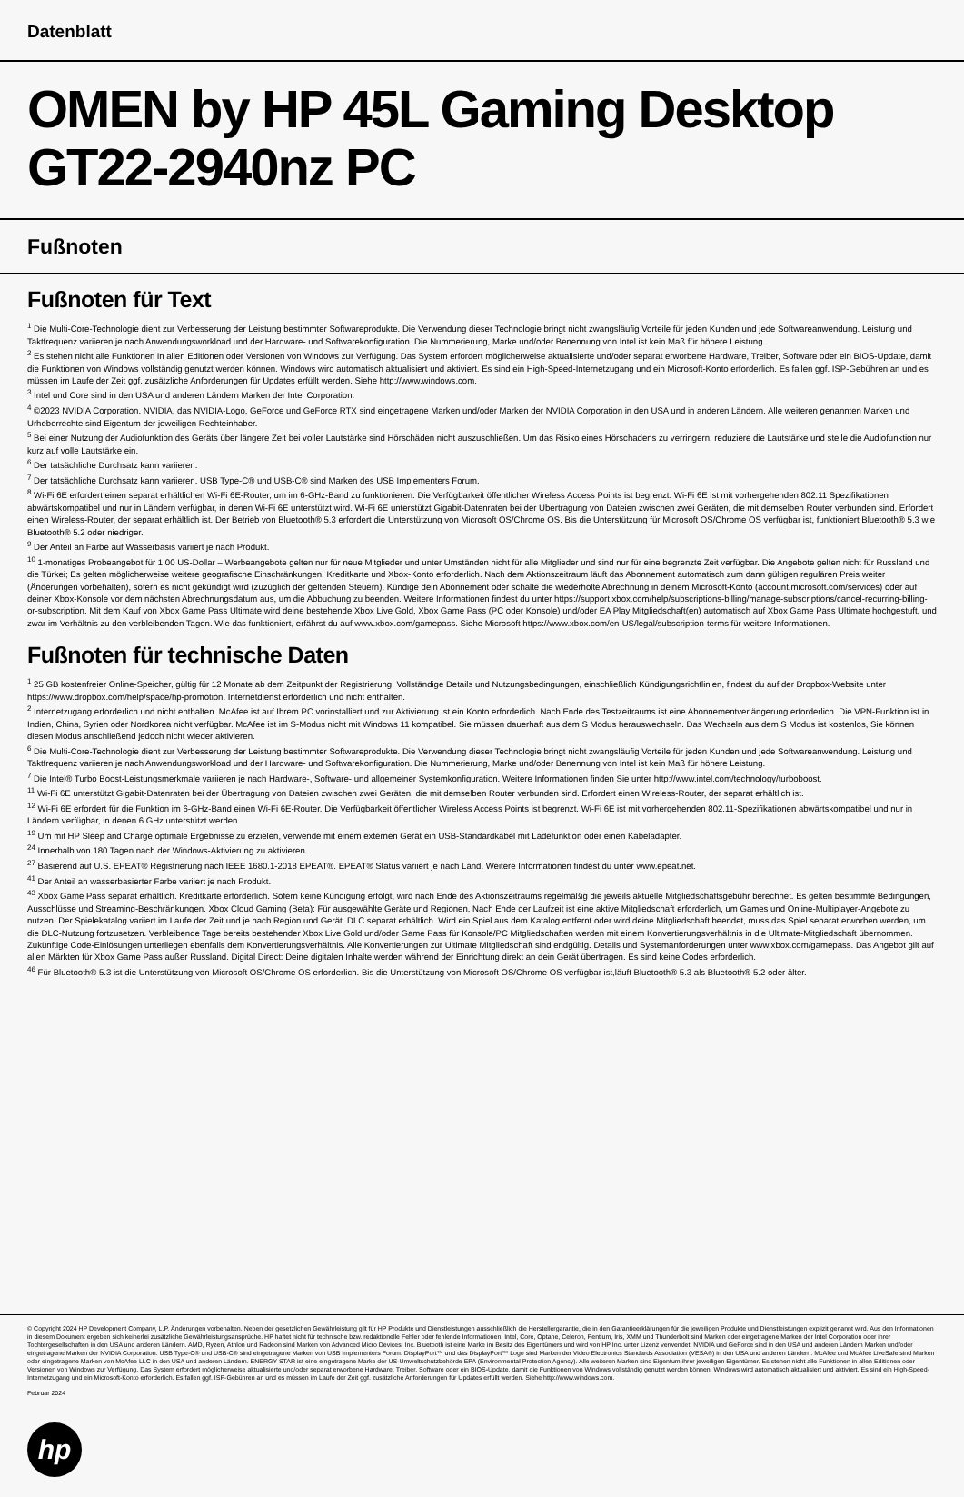Datenblatt
OMEN by HP 45L Gaming Desktop GT22-2940nz PC
Fußnoten
Fußnoten für Text
<sup>1</sup> Die Multi-Core-Technologie dient zur Verbesserung der Leistung bestimmter Softwareprodukte. Die Verwendung dieser Technologie bringt nicht zwangsläufig Vorteile für jeden Kunden und jede Softwareanwendung. Leistung und Taktfrequenz variieren je nach Anwendungsworkload und der Hardware- und Softwarekonfiguration. Die Nummerierung, Marke und/oder Benennung von Intel ist kein Maß für höhere Leistung.
<sup>2</sup> Es stehen nicht alle Funktionen in allen Editionen oder Versionen von Windows zur Verfügung. Das System erfordert möglicherweise aktualisierte und/oder separat erworbene Hardware, Treiber, Software oder ein BIOS-Update, damit die Funktionen von Windows vollständig genutzt werden können. Windows wird automatisch aktualisiert und aktiviert. Es sind ein High-Speed-Internetzugang und ein Microsoft-Konto erforderlich. Es fallen ggf. ISP-Gebühren an und es müssen im Laufe der Zeit ggf. zusätzliche Anforderungen für Updates erfüllt werden. Siehe http://www.windows.com.
<sup>3</sup> Intel und Core sind in den USA und anderen Ländern Marken der Intel Corporation.
<sup>4</sup> ©2023 NVIDIA Corporation. NVIDIA, das NVIDIA-Logo, GeForce und GeForce RTX sind eingetragene Marken und/oder Marken der NVIDIA Corporation in den USA und in anderen Ländern. Alle weiteren genannten Marken und Urheberrechte sind Eigentum der jeweiligen Rechteinhaber.
<sup>5</sup> Bei einer Nutzung der Audiofunktion des Geräts über längere Zeit bei voller Lautstärke sind Hörschäden nicht auszuschließen. Um das Risiko eines Hörschadens zu verringern, reduziere die Lautstärke und stelle die Audiofunktion nur kurz auf volle Lautstärke ein.
<sup>6</sup> Der tatsächliche Durchsatz kann variieren.
<sup>7</sup> Der tatsächliche Durchsatz kann variieren. USB Type-C® und USB-C® sind Marken des USB Implementers Forum.
<sup>8</sup> Wi-Fi 6E erfordert einen separat erhältlichen Wi-Fi 6E-Router, um im 6-GHz-Band zu funktionieren. Die Verfügbarkeit öffentlicher Wireless Access Points ist begrenzt. Wi-Fi 6E ist mit vorhergehenden 802.11 Spezifikationen abwärtskompatibel und nur in Ländern verfügbar, in denen Wi-Fi 6E unterstützt wird. Wi-Fi 6E unterstützt Gigabit-Datenraten bei der Übertragung von Dateien zwischen zwei Geräten, die mit demselben Router verbunden sind. Erfordert einen Wireless-Router, der separat erhältlich ist. Der Betrieb von Bluetooth® 5.3 erfordert die Unterstützung von Microsoft OS/Chrome OS. Bis die Unterstützung für Microsoft OS/Chrome OS verfügbar ist, funktioniert Bluetooth® 5.3 wie Bluetooth® 5.2 oder niedriger.
<sup>9</sup> Der Anteil an Farbe auf Wasserbasis variiert je nach Produkt.
<sup>10</sup> 1-monatiges Probeangebot für 1,00 US-Dollar – Werbeangebote gelten nur für neue Mitglieder und unter Umständen nicht für alle Mitglieder und sind nur für eine begrenzte Zeit verfügbar. Die Angebote gelten nicht für Russland und die Türkei; Es gelten möglicherweise weitere geografische Einschränkungen. Kreditkarte und Xbox-Konto erforderlich. Nach dem Aktionszeitraum läuft das Abonnement automatisch zum dann gültigen regulären Preis weiter (Änderungen vorbehalten), sofern es nicht gekündigt wird (zuzüglich der geltenden Steuern). Kündige dein Abonnement oder schalte die wiederholte Abrechnung in deinem Microsoft-Konto (account.microsoft.com/services) oder auf deiner Xbox-Konsole vor dem nächsten Abrechnungsdatum aus, um die Abbuchung zu beenden. Weitere Informationen findest du unter https://support.xbox.com/help/subscriptions-billing/manage-subscriptions/cancel-recurring-billing-or-subscription. Mit dem Kauf von Xbox Game Pass Ultimate wird deine bestehende Xbox Live Gold, Xbox Game Pass (PC oder Konsole) und/oder EA Play Mitgliedschaft(en) automatisch auf Xbox Game Pass Ultimate hochgestuft, und zwar im Verhältnis zu den verbleibenden Tagen. Wie das funktioniert, erfährst du auf www.xbox.com/gamepass. Siehe Microsoft https://www.xbox.com/en-US/legal/subscription-terms für weitere Informationen.
Fußnoten für technische Daten
<sup>1</sup> 25 GB kostenfreier Online-Speicher, gültig für 12 Monate ab dem Zeitpunkt der Registrierung. Vollständige Details und Nutzungsbedingungen, einschließlich Kündigungsrichtlinien, findest du auf der Dropbox-Website unter https://www.dropbox.com/help/space/hp-promotion. Internetdienst erforderlich und nicht enthalten.
<sup>2</sup> Internetzugang erforderlich und nicht enthalten. McAfee ist auf Ihrem PC vorinstalliert und zur Aktivierung ist ein Konto erforderlich. Nach Ende des Testzeitraums ist eine Abonnementverlängerung erforderlich. Die VPN-Funktion ist in Indien, China, Syrien oder Nordkorea nicht verfügbar. McAfee ist im S-Modus nicht mit Windows 11 kompatibel. Sie müssen dauerhaft aus dem S Modus herauswechseln. Das Wechseln aus dem S Modus ist kostenlos, Sie können diesen Modus anschließend jedoch nicht wieder aktivieren.
<sup>6</sup> Die Multi-Core-Technologie dient zur Verbesserung der Leistung bestimmter Softwareprodukte. Die Verwendung dieser Technologie bringt nicht zwangsläufig Vorteile für jeden Kunden und jede Softwareanwendung. Leistung und Taktfrequenz variieren je nach Anwendungsworkload und der Hardware- und Softwarekonfiguration. Die Nummerierung, Marke und/oder Benennung von Intel ist kein Maß für höhere Leistung.
<sup>7</sup> Die Intel® Turbo Boost-Leistungsmerkmale variieren je nach Hardware-, Software- und allgemeiner Systemkonfiguration. Weitere Informationen finden Sie unter http://www.intel.com/technology/turboboost.
<sup>11</sup> Wi-Fi 6E unterstützt Gigabit-Datenraten bei der Übertragung von Dateien zwischen zwei Geräten, die mit demselben Router verbunden sind. Erfordert einen Wireless-Router, der separat erhältlich ist.
<sup>12</sup> Wi-Fi 6E erfordert für die Funktion im 6-GHz-Band einen Wi-Fi 6E-Router. Die Verfügbarkeit öffentlicher Wireless Access Points ist begrenzt. Wi-Fi 6E ist mit vorhergehenden 802.11-Spezifikationen abwärtskompatibel und nur in Ländern verfügbar, in denen 6 GHz unterstützt werden.
<sup>19</sup> Um mit HP Sleep and Charge optimale Ergebnisse zu erzielen, verwende mit einem externen Gerät ein USB-Standardkabel mit Ladefunktion oder einen Kabeladapter.
<sup>24</sup> Innerhalb von 180 Tagen nach der Windows-Aktivierung zu aktivieren.
<sup>27</sup> Basierend auf U.S. EPEAT® Registrierung nach IEEE 1680.1-2018 EPEAT®. EPEAT® Status variiert je nach Land. Weitere Informationen findest du unter www.epeat.net.
<sup>41</sup> Der Anteil an wasserbasierter Farbe variiert je nach Produkt.
<sup>43</sup> Xbox Game Pass separat erhältlich. Kreditkarte erforderlich. Sofern keine Kündigung erfolgt, wird nach Ende des Aktionszeitraums regelmäßig die jeweils aktuelle Mitgliedschaftsgebühr berechnet. Es gelten bestimmte Bedingungen, Ausschlüsse und Streaming-Beschränkungen. Xbox Cloud Gaming (Beta): Für ausgewählte Geräte und Regionen. Nach Ende der Laufzeit ist eine aktive Mitgliedschaft erforderlich, um Games und Online-Multiplayer-Angebote zu nutzen. Der Spielekatalog variiert im Laufe der Zeit und je nach Region und Gerät. DLC separat erhältlich. Wird ein Spiel aus dem Katalog entfernt oder wird deine Mitgliedschaft beendet, muss das Spiel separat erworben werden, um die DLC-Nutzung fortzusetzen. Verbleibende Tage bereits bestehender Xbox Live Gold und/oder Game Pass für Konsole/PC Mitgliedschaften werden mit einem Konvertierungsverhältnis in die Ultimate-Mitgliedschaft übernommen. Zukünftige Code-Einlösungen unterliegen ebenfalls dem Konvertierungsverhältnis. Alle Konvertierungen zur Ultimate Mitgliedschaft sind endgültig. Details und Systemanforderungen unter www.xbox.com/gamepass. Das Angebot gilt auf allen Märkten für Xbox Game Pass außer Russland. Digital Direct: Deine digitalen Inhalte werden während der Einrichtung direkt an dein Gerät übertragen. Es sind keine Codes erforderlich.
<sup>46</sup> Für Bluetooth® 5.3 ist die Unterstützung von Microsoft OS/Chrome OS erforderlich. Bis die Unterstützung von Microsoft OS/Chrome OS verfügbar ist,läuft Bluetooth® 5.3 als Bluetooth® 5.2 oder älter.
© Copyright 2024 HP Development Company, L.P. Änderungen vorbehalten. Neben der gesetzlichen Gewährleistung gilt für HP Produkte und Dienstleistungen ausschließlich die Herstellergarantie, die in den Garantieerklärungen für die jeweiligen Produkte und Dienstleistungen explizit genannt wird. Aus den Informationen in diesem Dokument ergeben sich keinerlei zusätzliche Gewährleistungsansprüche. HP haftet nicht für technische bzw. redaktionelle Fehler oder fehlende Informationen. Intel, Core, Optane, Celeron, Pentium, Iris, XMM und Thunderbolt sind Marken oder eingetragene Marken der Intel Corporation oder ihrer Tochtergesellschaften in den USA und anderen Ländern. AMD, Ryzen, Athlon und Radeon sind Marken von Advanced Micro Devices, Inc. Bluetooth ist eine Marke im Besitz des Eigentümers und wird von HP Inc. unter Lizenz verwendet. NVIDIA und GeForce sind in den USA und anderen Ländern Marken und/oder eingetragene Marken der NVIDIA Corporation. USB Type-C® und USB-C® sind eingetragene Marken von USB Implementers Forum. DisplayPort™ und das DisplayPort™ Logo sind Marken der Video Electronics Standards Association (VESA®) in den USA und anderen Ländern. McAfee und McAfee LiveSafe sind Marken oder eingetragene Marken von McAfee LLC in den USA und anderen Ländern. ENERGY STAR ist eine eingetragene Marke der US-Umweltschutzbehörde EPA (Environmental Protection Agency). Alle weiteren Marken sind Eigentum ihrer jeweiligen Eigentümer. Es stehen nicht alle Funktionen in allen Editionen oder Versionen von Windows zur Verfügung. Das System erfordert möglicherweise aktualisierte und/oder separat erworbene Hardware, Treiber, Software oder ein BIOS-Update, damit die Funktionen von Windows vollständig genutzt werden können. Windows wird automatisch aktualisiert und aktiviert. Es sind ein High-Speed-Internetzugang und ein Microsoft-Konto erforderlich. Es fallen ggf. ISP-Gebühren an und es müssen im Laufe der Zeit ggf. zusätzliche Anforderungen für Updates erfüllt werden. Siehe http://www.windows.com.
Februar 2024
hp